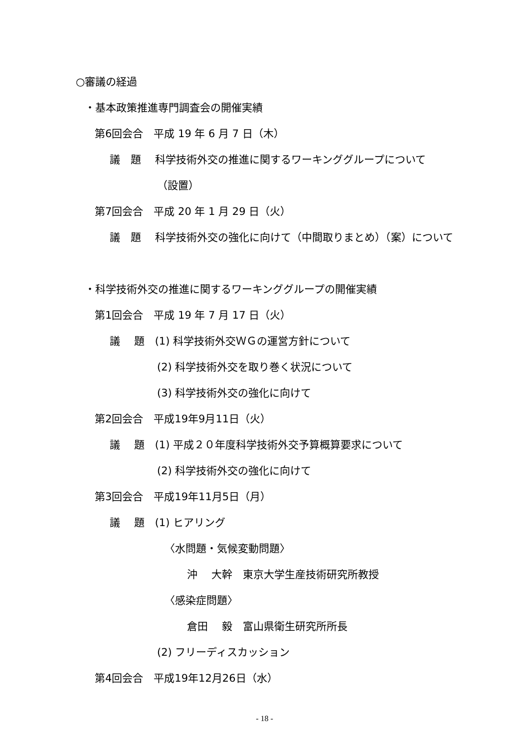○審議の経過
・基本政策推進専門調査会の開催実績
第6回会合　平成 19 年 6 月 7 日（木）
議　題　 科学技術外交の推進に関するワーキンググループについて
（設置）
第7回会合　平成 20 年 1 月 29 日（火）
議　題　 科学技術外交の強化に向けて（中間取りまとめ）（案）について
・科学技術外交の推進に関するワーキンググループの開催実績
第1回会合　平成 19 年 7 月 17 日（火）
議　 題　(1) 科学技術外交ＷＧの運営方針について
(2) 科学技術外交を取り巻く状況について
(3) 科学技術外交の強化に向けて
第2回会合　平成19年9月11日（火）
議　 題　(1) 平成２０年度科学技術外交予算概算要求について
(2) 科学技術外交の強化に向けて
第3回会合　平成19年11月5日（月）
議　 題　(1) ヒアリング
〈水問題・気候変動問題〉
沖　 大幹　東京大学生産技術研究所教授
〈感染症問題〉
倉田　 毅　富山県衛生研究所所長
(2) フリーディスカッション
第4回会合　平成19年12月26日（水）
- 18 -